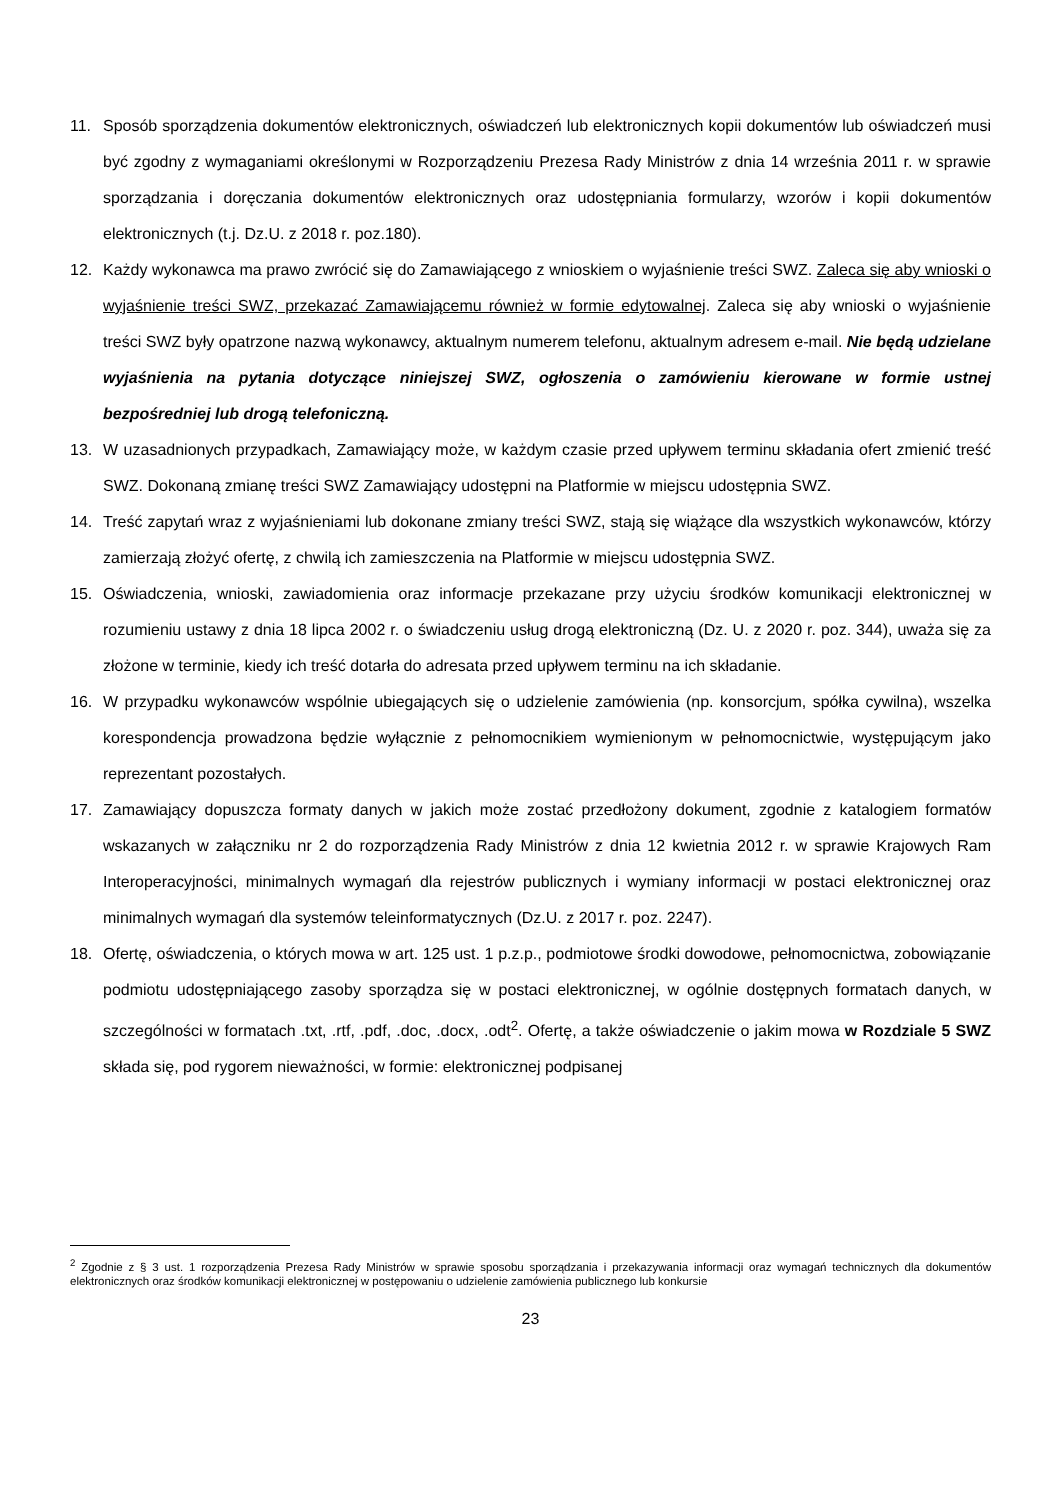11. Sposób sporządzenia dokumentów elektronicznych, oświadczeń lub elektronicznych kopii dokumentów lub oświadczeń musi być zgodny z wymaganiami określonymi w Rozporządzeniu Prezesa Rady Ministrów z dnia 14 września 2011 r. w sprawie sporządzania i doręczania dokumentów elektronicznych oraz udostępniania formularzy, wzorów i kopii dokumentów elektronicznych (t.j. Dz.U. z 2018 r. poz.180).
12. Każdy wykonawca ma prawo zwrócić się do Zamawiającego z wnioskiem o wyjaśnienie treści SWZ. Zaleca się aby wnioski o wyjaśnienie treści SWZ, przekazać Zamawiającemu również w formie edytowalnej. Zaleca się aby wnioski o wyjaśnienie treści SWZ były opatrzone nazwą wykonawcy, aktualnym numerem telefonu, aktualnym adresem e-mail. Nie będą udzielane wyjaśnienia na pytania dotyczące niniejszej SWZ, ogłoszenia o zamówieniu kierowane w formie ustnej bezpośredniej lub drogą telefoniczną.
13. W uzasadnionych przypadkach, Zamawiający może, w każdym czasie przed upływem terminu składania ofert zmienić treść SWZ. Dokonaną zmianę treści SWZ Zamawiający udostępni na Platformie w miejscu udostępnia SWZ.
14. Treść zapytań wraz z wyjaśnieniami lub dokonane zmiany treści SWZ, stają się wiążące dla wszystkich wykonawców, którzy zamierzają złożyć ofertę, z chwilą ich zamieszczenia na Platformie w miejscu udostępnia SWZ.
15. Oświadczenia, wnioski, zawiadomienia oraz informacje przekazane przy użyciu środków komunikacji elektronicznej w rozumieniu ustawy z dnia 18 lipca 2002 r. o świadczeniu usług drogą elektroniczną (Dz. U. z 2020 r. poz. 344), uważa się za złożone w terminie, kiedy ich treść dotarła do adresata przed upływem terminu na ich składanie.
16. W przypadku wykonawców wspólnie ubiegających się o udzielenie zamówienia (np. konsorcjum, spółka cywilna), wszelka korespondencja prowadzona będzie wyłącznie z pełnomocnikiem wymienionym w pełnomocnictwie, występującym jako reprezentant pozostałych.
17. Zamawiający dopuszcza formaty danych w jakich może zostać przedłożony dokument, zgodnie z katalogiem formatów wskazanych w załączniku nr 2 do rozporządzenia Rady Ministrów z dnia 12 kwietnia 2012 r. w sprawie Krajowych Ram Interoperacyjności, minimalnych wymagań dla rejestrów publicznych i wymiany informacji w postaci elektronicznej oraz minimalnych wymagań dla systemów teleinformatycznych (Dz.U. z 2017 r. poz. 2247).
18. Ofertę, oświadczenia, o których mowa w art. 125 ust. 1 p.z.p., podmiotowe środki dowodowe, pełnomocnictwa, zobowiązanie podmiotu udostępniającego zasoby sporządza się w postaci elektronicznej, w ogólnie dostępnych formatach danych, w szczególności w formatach .txt, .rtf, .pdf, .doc, .docx, .odt<sup>2</sup>. Ofertę, a także oświadczenie o jakim mowa w Rozdziale 5 SWZ składa się, pod rygorem nieważności, w formie: elektronicznej podpisanej
<sup>2</sup> Zgodnie z § 3 ust. 1 rozporządzenia Prezesa Rady Ministrów w sprawie sposobu sporządzania i przekazywania informacji oraz wymagań technicznych dla dokumentów elektronicznych oraz środków komunikacji elektronicznej w postępowaniu o udzielenie zamówienia publicznego lub konkursie
23